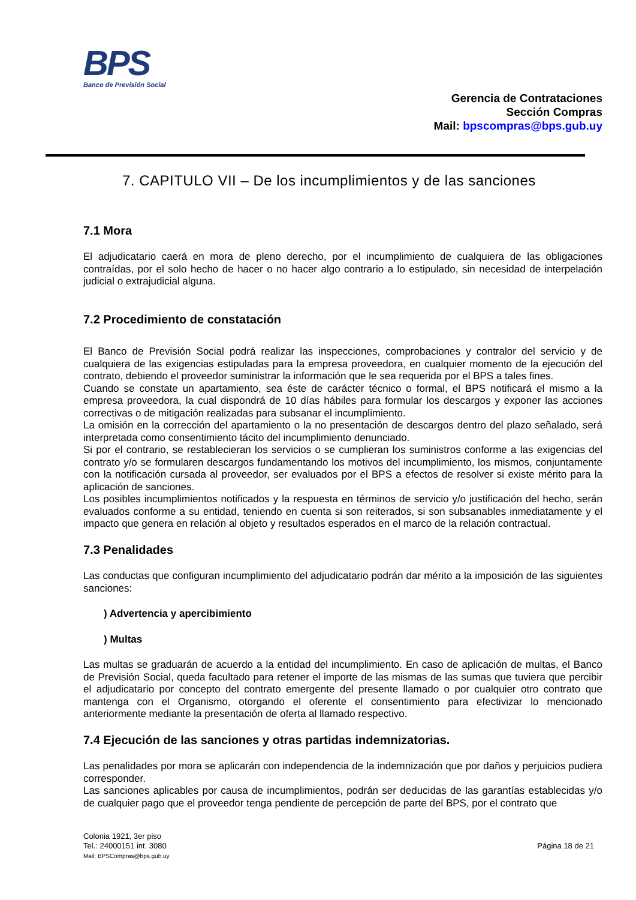BPS
Banco de Previsión Social
Gerencia de Contrataciones
Sección Compras
Mail: bpscompras@bps.gub.uy
7. CAPITULO VII – De los incumplimientos y de las sanciones
7.1 Mora
El adjudicatario caerá en mora de pleno derecho, por el incumplimiento de cualquiera de las obligaciones contraídas, por el solo hecho de hacer o no hacer algo contrario a lo estipulado, sin necesidad de interpelación judicial o extrajudicial alguna.
7.2 Procedimiento de constatación
El Banco de Previsión Social podrá realizar las inspecciones, comprobaciones y contralor del servicio y de cualquiera de las exigencias estipuladas para la empresa proveedora, en cualquier momento de la ejecución del contrato, debiendo el proveedor suministrar la información que le sea requerida por el BPS a tales fines.
Cuando se constate un apartamiento, sea éste de carácter técnico o formal, el BPS notificará el mismo a la empresa proveedora, la cual dispondrá de 10 días hábiles para formular los descargos y exponer las acciones correctivas o de mitigación realizadas para subsanar el incumplimiento.
La omisión en la corrección del apartamiento o la no presentación de descargos dentro del plazo señalado, será interpretada como consentimiento tácito del incumplimiento denunciado.
Si por el contrario, se restablecieran los servicios o se cumplieran los suministros conforme a las exigencias del contrato y/o se formularen descargos fundamentando los motivos del incumplimiento, los mismos, conjuntamente con la notificación cursada al proveedor, ser evaluados por el BPS a efectos de resolver si existe mérito para la aplicación de sanciones.
Los posibles incumplimientos notificados y la respuesta en términos de servicio y/o justificación del hecho, serán evaluados conforme a su entidad, teniendo en cuenta si son reiterados, si son subsanables inmediatamente y el impacto que genera en relación al objeto y resultados esperados en el marco de la relación contractual.
7.3 Penalidades
Las conductas que configuran incumplimiento del adjudicatario podrán dar mérito a la imposición de las siguientes sanciones:
) Advertencia y apercibimiento
) Multas
Las multas se graduarán de acuerdo a la entidad del incumplimiento. En caso de aplicación de multas, el Banco de Previsión Social, queda facultado para retener el importe de las mismas de las sumas que tuviera que percibir el adjudicatario por concepto del contrato emergente del presente llamado o por cualquier otro contrato que mantenga con el Organismo, otorgando el oferente el consentimiento para efectivizar lo mencionado anteriormente mediante la presentación de oferta al llamado respectivo.
7.4 Ejecución de las sanciones y otras partidas indemnizatorias.
Las penalidades por mora se aplicarán con independencia de la indemnización que por daños y perjuicios pudiera corresponder.
Las sanciones aplicables por causa de incumplimientos, podrán ser deducidas de las garantías establecidas y/o de cualquier pago que el proveedor tenga pendiente de percepción de parte del BPS, por el contrato que
Colonia 1921, 3er piso
Tel.: 24000151 int. 3080
Mail: BPSCompras@bps.gub.uy
Página 18 de 21